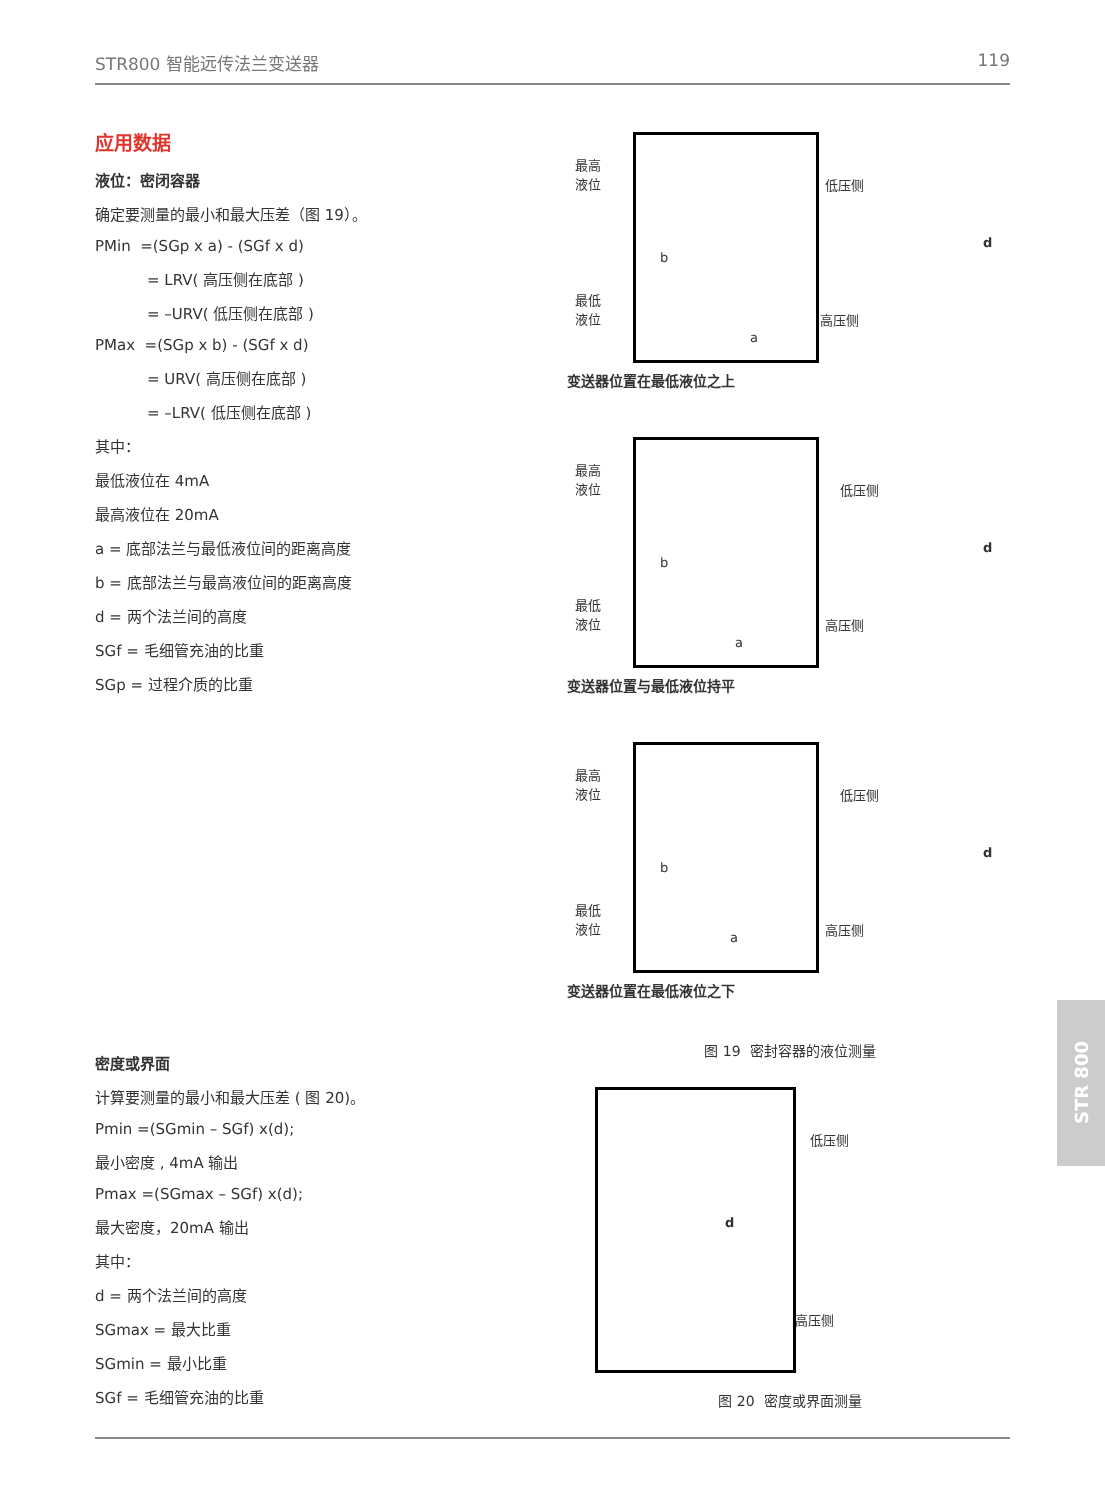STR800 智能远传法兰变送器 119
应用数据
液位：密闭容器
确定要测量的最小和最大压差（图 19）。
PMin =(SGp x a) - (SGf x d)
= LRV( 高压侧在底部 )
= –URV( 低压侧在底部 )
PMax =(SGp x b) - (SGf x d)
= URV( 高压侧在底部 )
= –LRV( 低压侧在底部 )
其中：
最低液位在 4mA
最高液位在 20mA
a = 底部法兰与最低液位间的距离高度
b = 底部法兰与最高液位间的距离高度
d = 两个法兰间的高度
SGf = 毛细管充油的比重
SGp = 过程介质的比重
密度或界面
计算要测量的最小和最大压差 ( 图 20)。
Pmin =(SGmin – SGf) x(d);
最小密度 , 4mA 输出
Pmax =(SGmax – SGf) x(d);
最大密度，20mA 输出
其中：
d = 两个法兰间的高度
SGmax = 最大比重
SGmin = 最小比重
SGf = 毛细管充油的比重
最高
液位
最低
液位
b
a
低压侧
高压侧
d
变送器位置在最低液位之上
最高
液位
最低
液位
b
a
低压侧
高压侧
d
变送器位置与最低液位持平
最高
液位
最低
液位
b
a
低压侧
高压侧
d
变送器位置在最低液位之下
图 19 密封容器的液位测量
d
低压侧
高压侧
图 20 密度或界面测量
STR 800